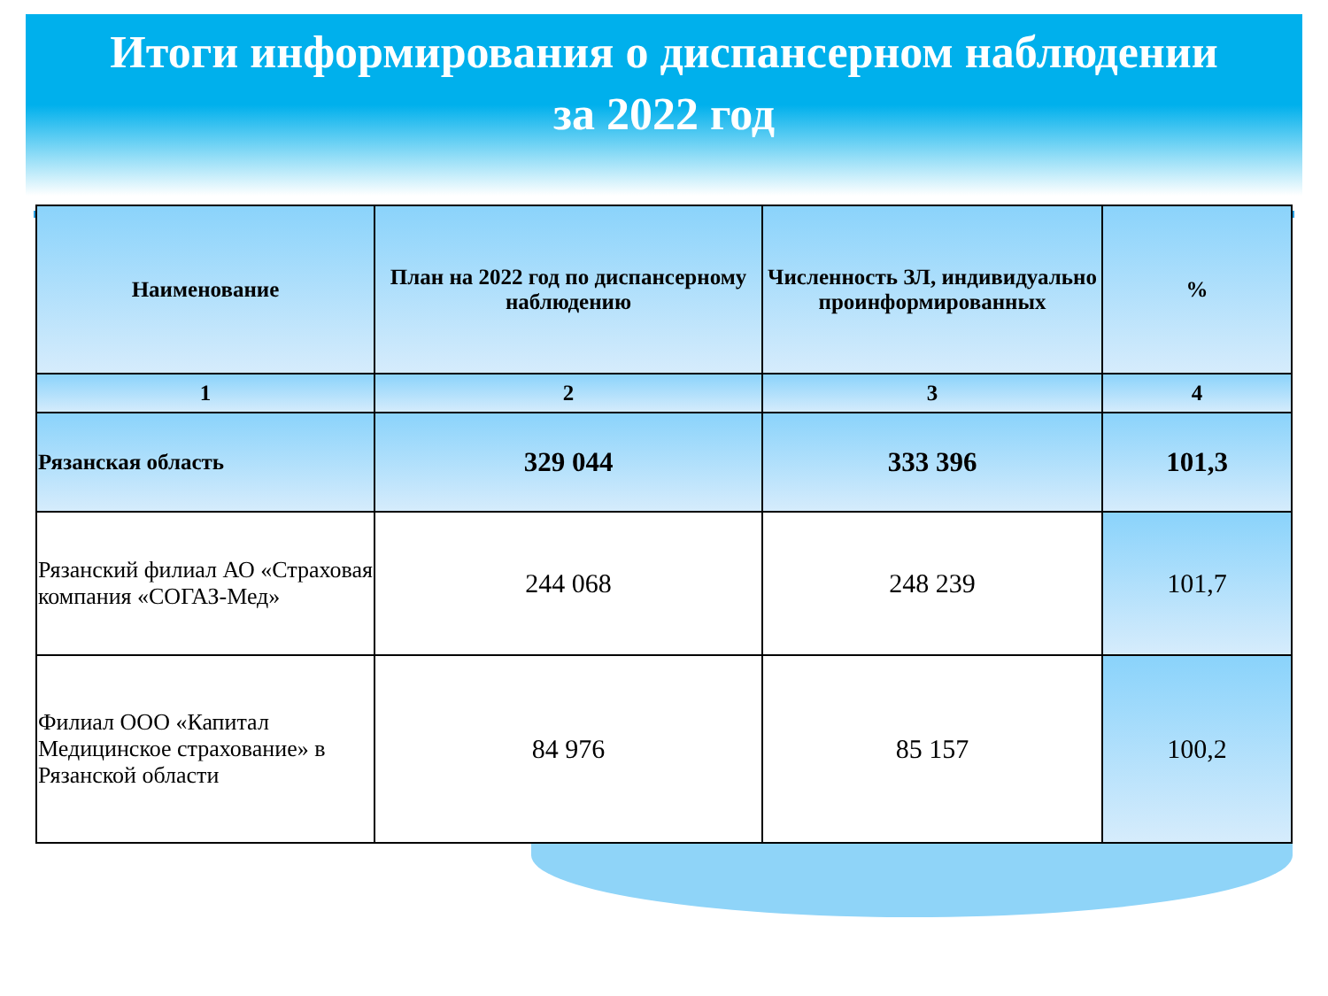Итоги информирования о диспансерном наблюдении
за 2022 год
| Наименование | План на 2022 год по диспансерному наблюдению | Численность ЗЛ, индивидуально проинформированных | % |
| --- | --- | --- | --- |
| 1 | 2 | 3 | 4 |
| Рязанская область | 329 044 | 333 396 | 101,3 |
| Рязанский филиал АО «Страховая компания «СОГАЗ-Мед» | 244 068 | 248 239 | 101,7 |
| Филиал ООО «Капитал Медицинское страхование» в Рязанской области | 84 976 | 85 157 | 100,2 |